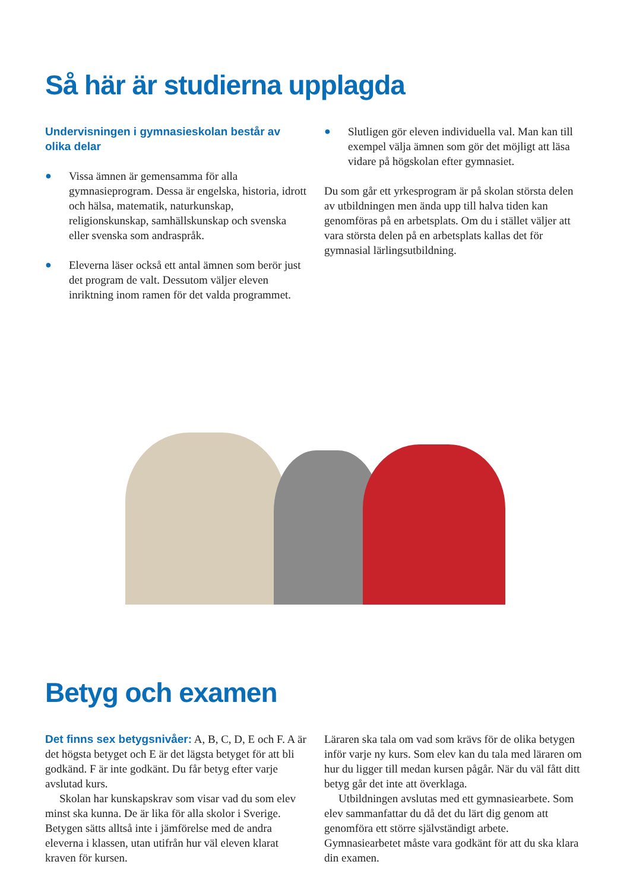Så här är studierna upplagda
Undervisningen i gymnasieskolan består av olika delar
● Vissa ämnen är gemensamma för alla gymnasieprogram. Dessa är engelska, historia, idrott och hälsa, matematik, naturkunskap, religionskunskap, samhällskunskap och svenska eller svenska som andraspråk.
● Eleverna läser också ett antal ämnen som berör just det program de valt. Dessutom väljer eleven inriktning inom ramen för det valda programmet.
● Slutligen gör eleven individuella val. Man kan till exempel välja ämnen som gör det möjligt att läsa vidare på högskolan efter gymnasiet.
Du som går ett yrkesprogram är på skolan största delen av utbildningen men ända upp till halva tiden kan genomföras på en arbetsplats. Om du i stället väljer att vara största delen på en arbetsplats kallas det för gymnasial lärlingsutbildning.
Betyg och examen
Det finns sex betygsnivåer: A, B, C, D, E och F. A är det högsta betyget och E är det lägsta betyget för att bli godkänd. F är inte godkänt. Du får betyg efter varje avslutad kurs.
Skolan har kunskapskrav som visar vad du som elev minst ska kunna. De är lika för alla skolor i Sverige. Betygen sätts alltså inte i jämförelse med de andra eleverna i klassen, utan utifrån hur väl eleven klarat kraven för kursen.
Läraren ska tala om vad som krävs för de olika betygen inför varje ny kurs. Som elev kan du tala med läraren om hur du ligger till medan kursen pågår. När du väl fått ditt betyg går det inte att överklaga.
Utbildningen avslutas med ett gymnasiearbete. Som elev sammanfattar du då det du lärt dig genom att genomföra ett större självständigt arbete. Gymnasiearbetet måste vara godkänt för att du ska klara din examen.